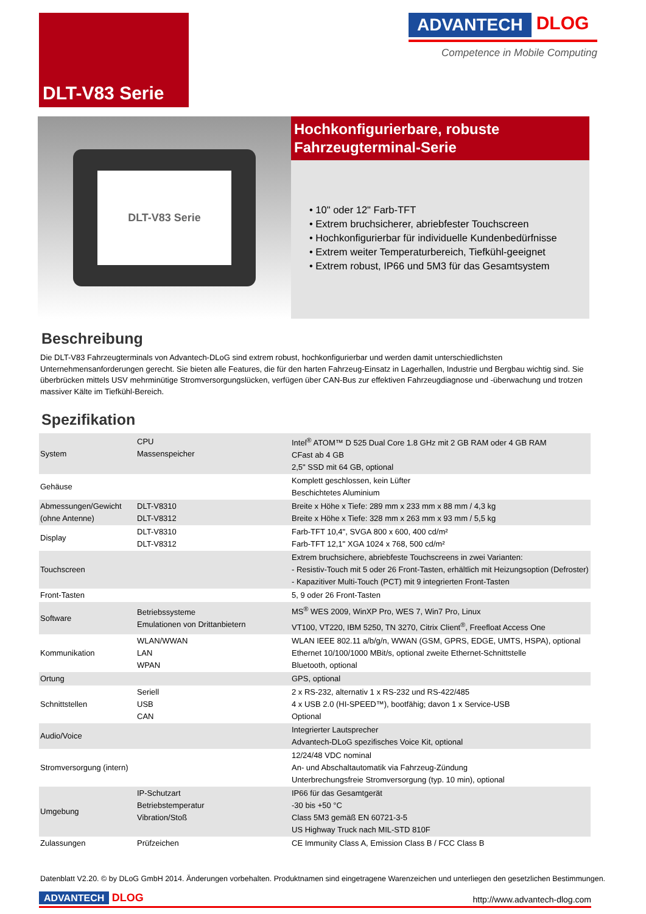DLT-V83 Serie
ADVANTECH DLOG
Competence in Mobile Computing
DLT-V83 Serie
Hochkonfigurierbare, robuste
Fahrzeugterminal-Serie
• 10" oder 12" Farb-TFT
• Extrem bruchsicherer, abriebfester Touchscreen
• Hochkonfigurierbar für individuelle Kundenbedürfnisse
• Extrem weiter Temperaturbereich, Tiefkühl-geeignet
• Extrem robust, IP66 und 5M3 für das Gesamtsystem
Beschreibung
Die DLT-V83 Fahrzeugterminals von Advantech-DLoG sind extrem robust, hochkonfigurierbar und werden damit unterschiedlichsten Unternehmensanforderungen gerecht. Sie bieten alle Features, die für den harten Fahrzeug-Einsatz in Lagerhallen, Industrie und Bergbau wichtig sind. Sie überbrücken mittels USV mehrminütige Stromversorgungslücken, verfügen über CAN-Bus zur effektiven Fahrzeugdiagnose und -überwachung und trotzen massiver Kälte im Tiefkühl-Bereich.
Spezifikation
| System | CPU Massenspeicher | Intel<sup>®</sup> ATOM™ D 525 Dual Core 1.8 GHz mit 2 GB RAM oder 4 GB RAM CFast ab 4 GB 2,5" SSD mit 64 GB, optional |
| Gehäuse | | Komplett geschlossen, kein Lüfter Beschichtetes Aluminium |
| Abmessungen/Gewicht (ohne Antenne) | DLT-V8310 DLT-V8312 | Breite x Höhe x Tiefe: 289 mm x 233 mm x 88 mm / 4,3 kg Breite x Höhe x Tiefe: 328 mm x 263 mm x 93 mm / 5,5 kg |
| Display | DLT-V8310 DLT-V8312 | Farb-TFT 10,4", SVGA 800 x 600, 400 cd/m² Farb-TFT 12,1" XGA 1024 x 768, 500 cd/m² |
| Touchscreen | | Extrem bruchsichere, abriebfeste Touchscreens in zwei Varianten: - Resistiv-Touch mit 5 oder 26 Front-Tasten, erhältlich mit Heizungsoption (Defroster) - Kapazitiver Multi-Touch (PCT) mit 9 integrierten Front-Tasten |
| Front-Tasten | | 5, 9 oder 26 Front-Tasten |
| Software | Betriebssysteme Emulationen von Drittanbietern | MS<sup>®</sup> WES 2009, WinXP Pro, WES 7, Win7 Pro, Linux VT100, VT220, IBM 5250, TN 3270, Citrix Client<sup>®</sup>, Freefloat Access One |
| Kommunikation | WLAN/WWAN LAN WPAN | WLAN IEEE 802.11 a/b/g/n, WWAN (GSM, GPRS, EDGE, UMTS, HSPA), optional Ethernet 10/100/1000 MBit/s, optional zweite Ethernet-Schnittstelle Bluetooth, optional |
| Ortung | | GPS, optional |
| Schnittstellen | Seriell USB CAN | 2 x RS-232, alternativ 1 x RS-232 und RS-422/485 4 x USB 2.0 (HI-SPEED™), bootfähig; davon 1 x Service-USB Optional |
| Audio/Voice | | Integrierter Lautsprecher Advantech-DLoG spezifisches Voice Kit, optional |
| Stromversorgung (intern) | | 12/24/48 VDC nominal An- und Abschaltautomatik via Fahrzeug-Zündung Unterbrechungsfreie Stromversorgung (typ. 10 min), optional |
| Umgebung | IP-Schutzart Betriebstemperatur Vibration/Stoß | IP66 für das Gesamtgerät -30 bis +50 °C Class 5M3 gemäß EN 60721-3-5 US Highway Truck nach MIL-STD 810F |
| Zulassungen | Prüfzeichen | CE Immunity Class A, Emission Class B / FCC Class B |
Datenblatt V2.20. © by DLoG GmbH 2014. Änderungen vorbehalten. Produktnamen sind eingetragene Warenzeichen und unterliegen den gesetzlichen Bestimmungen.
ADVANTECH DLOG
http://www.advantech-dlog.com